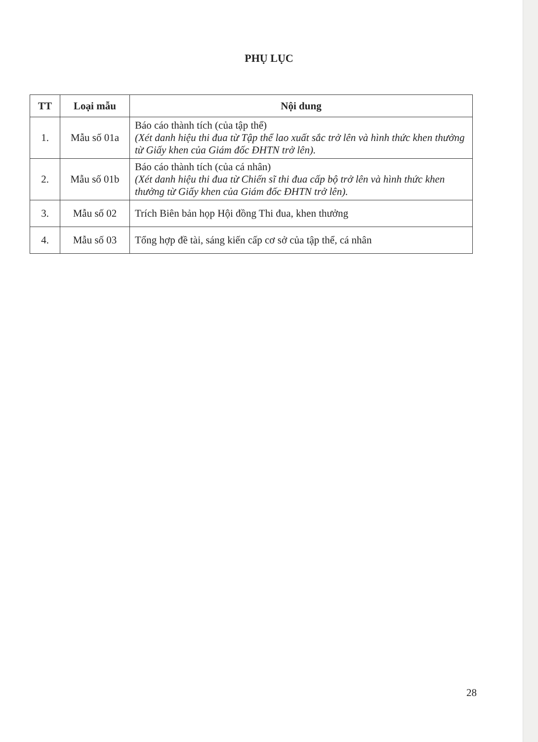PHỤ LỤC
| TT | Loại mẫu | Nội dung |
| --- | --- | --- |
| 1. | Mẫu số 01a | Báo cáo thành tích (của tập thể) (Xét danh hiệu thi đua từ Tập thể lao xuất sắc trở lên và hình thức khen thưởng từ Giấy khen của Giám đốc ĐHTN trở lên). |
| 2. | Mẫu số 01b | Báo cáo thành tích (của cá nhân) (Xét danh hiệu thi đua từ Chiến sĩ thi đua cấp bộ trở lên và hình thức khen thưởng từ Giấy khen của Giám đốc ĐHTN trở lên). |
| 3. | Mẫu số 02 | Trích Biên bản họp Hội đồng Thi đua, khen thưởng |
| 4. | Mẫu số 03 | Tổng hợp đề tài, sáng kiến cấp cơ sở của tập thể, cá nhân |
28